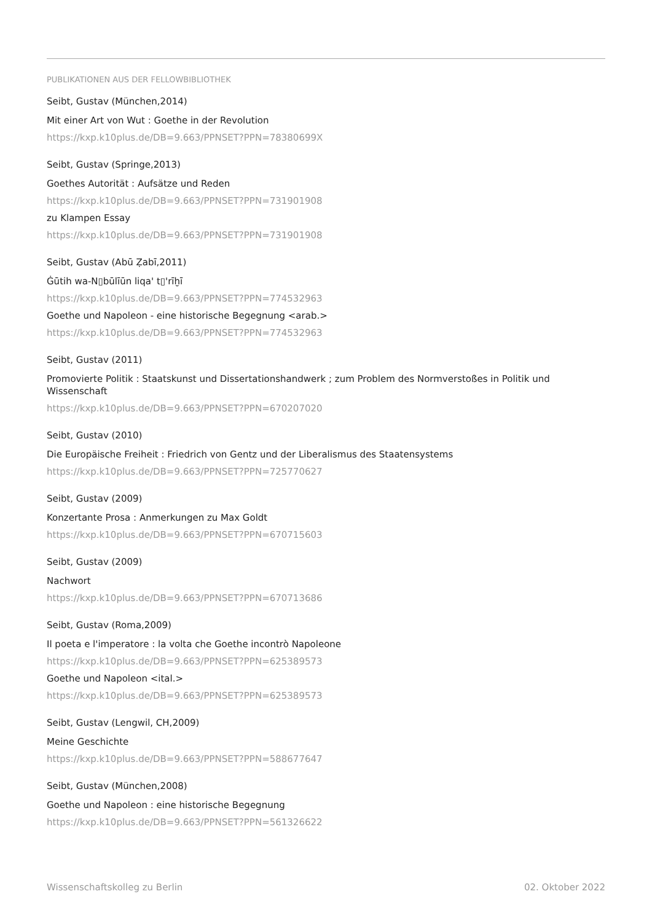PUBLIKATIONEN AUS DER FELLOWBIBLIOTHEK
Seibt, Gustav (München,2014)
Mit einer Art von Wut : Goethe in der Revolution
https://kxp.k10plus.de/DB=9.663/PPNSET?PPN=78380699X
Seibt, Gustav (Springe,2013)
Goethes Autorität : Aufsätze und Reden
https://kxp.k10plus.de/DB=9.663/PPNSET?PPN=731901908
zu Klampen Essay
https://kxp.k10plus.de/DB=9.663/PPNSET?PPN=731901908
Seibt, Gustav (Abū Ẓabī,2011)
Ġūtih wa-N▯būlīūn liqa' t▯'rīḫī
https://kxp.k10plus.de/DB=9.663/PPNSET?PPN=774532963
Goethe und Napoleon - eine historische Begegnung <arab.>
https://kxp.k10plus.de/DB=9.663/PPNSET?PPN=774532963
Seibt, Gustav (2011)
Promovierte Politik : Staatskunst und Dissertationshandwerk ; zum Problem des Normverstoßes in Politik und Wissenschaft
https://kxp.k10plus.de/DB=9.663/PPNSET?PPN=670207020
Seibt, Gustav (2010)
Die Europäische Freiheit : Friedrich von Gentz und der Liberalismus des Staatensystems
https://kxp.k10plus.de/DB=9.663/PPNSET?PPN=725770627
Seibt, Gustav (2009)
Konzertante Prosa : Anmerkungen zu Max Goldt
https://kxp.k10plus.de/DB=9.663/PPNSET?PPN=670715603
Seibt, Gustav (2009)
Nachwort
https://kxp.k10plus.de/DB=9.663/PPNSET?PPN=670713686
Seibt, Gustav (Roma,2009)
Il poeta e l'imperatore : la volta che Goethe incontrò Napoleone
https://kxp.k10plus.de/DB=9.663/PPNSET?PPN=625389573
Goethe und Napoleon <ital.>
https://kxp.k10plus.de/DB=9.663/PPNSET?PPN=625389573
Seibt, Gustav (Lengwil, CH,2009)
Meine Geschichte
https://kxp.k10plus.de/DB=9.663/PPNSET?PPN=588677647
Seibt, Gustav (München,2008)
Goethe und Napoleon : eine historische Begegnung
https://kxp.k10plus.de/DB=9.663/PPNSET?PPN=561326622
Wissenschaftskolleg zu Berlin 02. Oktober 2022